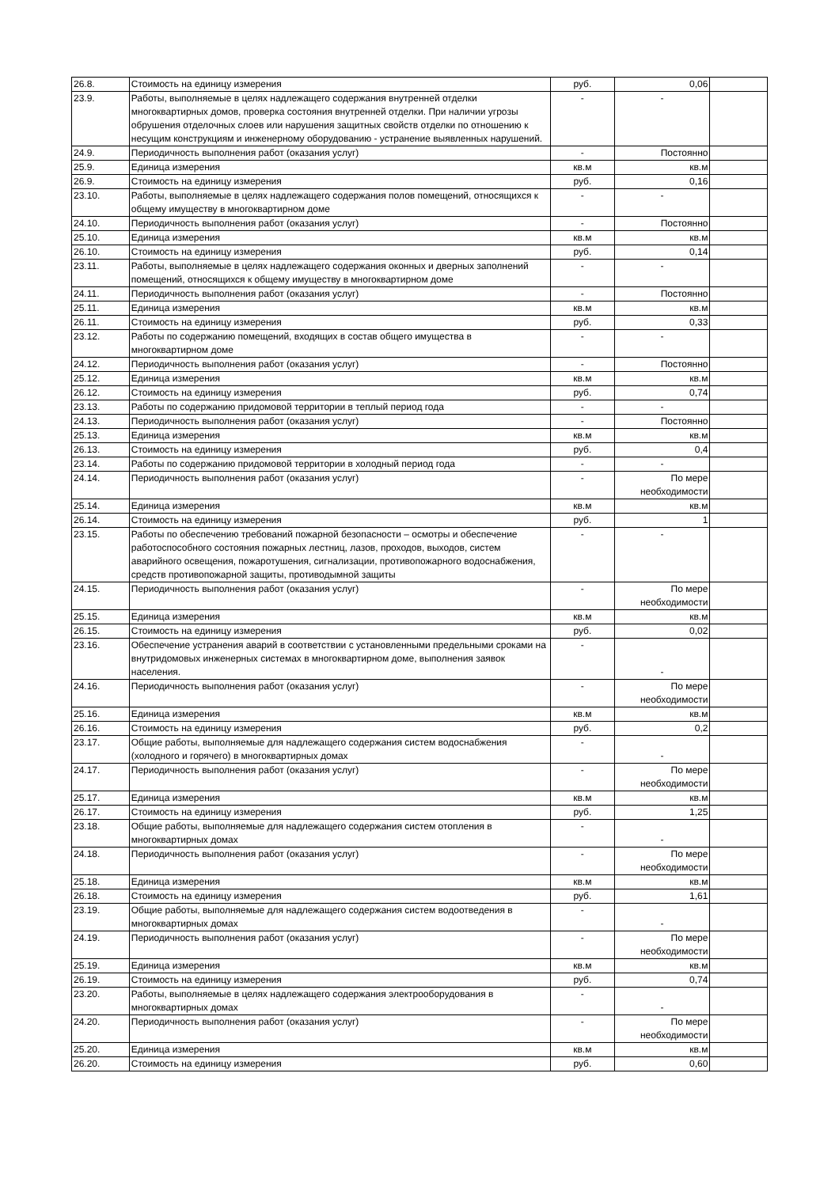| 26.8. | Стоимость на единицу измерения | руб. | 0,06 | |
| 23.9. | Работы, выполняемые в целях надлежащего содержания внутренней отделки многоквартирных домов, проверка состояния внутренней отделки. При наличии угрозы обрушения отделочных слоев или нарушения защитных свойств отделки по отношению к несущим конструкциям и инженерному оборудованию - устранение выявленных нарушений. | - | - | |
| 24.9. | Периодичность выполнения работ (оказания услуг) | - | Постоянно | |
| 25.9. | Единица измерения | кв.м | кв.м | |
| 26.9. | Стоимость на единицу измерения | руб. | 0,16 | |
| 23.10. | Работы, выполняемые в целях надлежащего содержания полов помещений, относящихся к общему имуществу в многоквартирном доме | - | - | |
| 24.10. | Периодичность выполнения работ (оказания услуг) | - | Постоянно | |
| 25.10. | Единица измерения | кв.м | кв.м | |
| 26.10. | Стоимость на единицу измерения | руб. | 0,14 | |
| 23.11. | Работы, выполняемые в целях надлежащего содержания оконных и дверных заполнений помещений, относящихся к общему имуществу в многоквартирном доме | - | - | |
| 24.11. | Периодичность выполнения работ (оказания услуг) | - | Постоянно | |
| 25.11. | Единица измерения | кв.м | кв.м | |
| 26.11. | Стоимость на единицу измерения | руб. | 0,33 | |
| 23.12. | Работы по содержанию помещений, входящих в состав общего имущества в многоквартирном доме | - | - | |
| 24.12. | Периодичность выполнения работ (оказания услуг) | - | Постоянно | |
| 25.12. | Единица измерения | кв.м | кв.м | |
| 26.12. | Стоимость на единицу измерения | руб. | 0,74 | |
| 23.13. | Работы по содержанию придомовой территории в теплый период года | - | - | |
| 24.13. | Периодичность выполнения работ (оказания услуг) | - | Постоянно | |
| 25.13. | Единица измерения | кв.м | кв.м | |
| 26.13. | Стоимость на единицу измерения | руб. | 0,4 | |
| 23.14. | Работы по содержанию придомовой территории в холодный период года | - | - | |
| 24.14. | Периодичность выполнения работ (оказания услуг) | - | По мере необходимости | |
| 25.14. | Единица измерения | кв.м | кв.м | |
| 26.14. | Стоимость на единицу измерения | руб. | 1 | |
| 23.15. | Работы по обеспечению требований пожарной безопасности – осмотры и обеспечение работоспособного состояния пожарных лестниц, лазов, проходов, выходов, систем аварийного освещения, пожаротушения, сигнализации, противопожарного водоснабжения, средств противопожарной защиты, противодымной защиты | - | - | |
| 24.15. | Периодичность выполнения работ (оказания услуг) | - | По мере необходимости | |
| 25.15. | Единица измерения | кв.м | кв.м | |
| 26.15. | Стоимость на единицу измерения | руб. | 0,02 | |
| 23.16. | Обеспечение устранения аварий в соответствии с установленными предельными сроками на внутридомовых инженерных системах в многоквартирном доме, выполнения заявок населения. | - | - | |
| 24.16. | Периодичность выполнения работ (оказания услуг) | - | По мере необходимости | |
| 25.16. | Единица измерения | кв.м | кв.м | |
| 26.16. | Стоимость на единицу измерения | руб. | 0,2 | |
| 23.17. | Общие работы, выполняемые для надлежащего содержания систем водоснабжения (холодного и горячего) в многоквартирных домах | - | - | |
| 24.17. | Периодичность выполнения работ (оказания услуг) | - | По мере необходимости | |
| 25.17. | Единица измерения | кв.м | кв.м | |
| 26.17. | Стоимость на единицу измерения | руб. | 1,25 | |
| 23.18. | Общие работы, выполняемые для надлежащего содержания систем отопления в многоквартирных домах | - | - | |
| 24.18. | Периодичность выполнения работ (оказания услуг) | - | По мере необходимости | |
| 25.18. | Единица измерения | кв.м | кв.м | |
| 26.18. | Стоимость на единицу измерения | руб. | 1,61 | |
| 23.19. | Общие работы, выполняемые для надлежащего содержания систем водоотведения в многоквартирных домах | - | - | |
| 24.19. | Периодичность выполнения работ (оказания услуг) | - | По мере необходимости | |
| 25.19. | Единица измерения | кв.м | кв.м | |
| 26.19. | Стоимость на единицу измерения | руб. | 0,74 | |
| 23.20. | Работы, выполняемые в целях надлежащего содержания электрооборудования в многоквартирных домах | - | - | |
| 24.20. | Периодичность выполнения работ (оказания услуг) | - | По мере необходимости | |
| 25.20. | Единица измерения | кв.м | кв.м | |
| 26.20. | Стоимость на единицу измерения | руб. | 0,60 | |